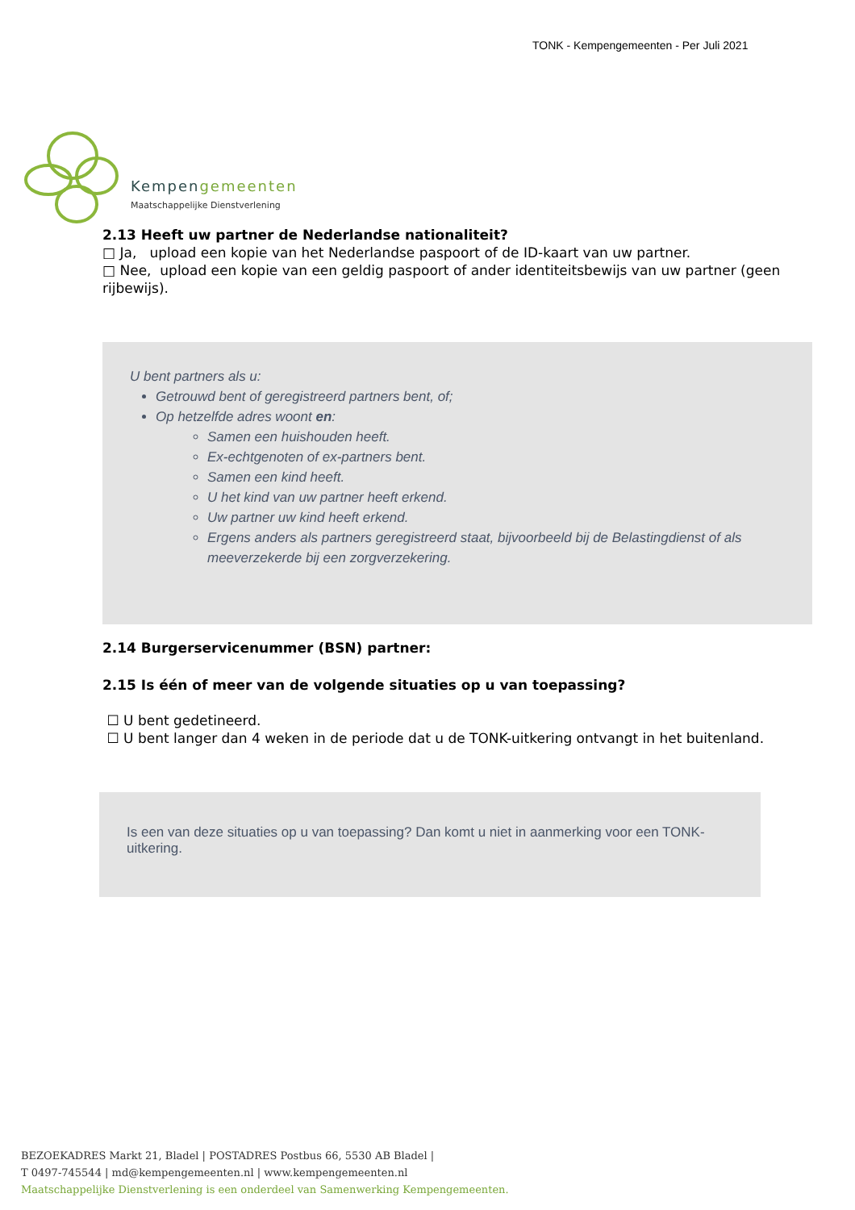TONK - Kempengemeenten - Per Juli 2021
Kempengemeenten
Maatschappelijke Dienstverlening
2.13 Heeft uw partner de Nederlandse nationaliteit?
□ Ja, upload een kopie van het Nederlandse paspoort of de ID-kaart van uw partner.
□ Nee, upload een kopie van een geldig paspoort of ander identiteitsbewijs van uw partner (geen rijbewijs).
U bent partners als u:
Getrouwd bent of geregistreerd partners bent, of;
Op hetzelfde adres woont en:
Samen een huishouden heeft.
Ex-echtgenoten of ex-partners bent.
Samen een kind heeft.
U het kind van uw partner heeft erkend.
Uw partner uw kind heeft erkend.
Ergens anders als partners geregistreerd staat, bijvoorbeeld bij de Belastingdienst of als meeverzekerde bij een zorgverzekering.
2.14 Burgerservicenummer (BSN) partner:
2.15 Is één of meer van de volgende situaties op u van toepassing?
☐ U bent gedetineerd.
☐ U bent langer dan 4 weken in de periode dat u de TONK-uitkering ontvangt in het buitenland.
Is een van deze situaties op u van toepassing? Dan komt u niet in aanmerking voor een TONK-uitkering.
BEZOEKADRES Markt 21, Bladel | POSTADRES Postbus 66, 5530 AB Bladel |
T 0497-745544 | md@kempengemeenten.nl | www.kempengemeenten.nl
Maatschappelijke Dienstverlening is een onderdeel van Samenwerking Kempengemeenten.